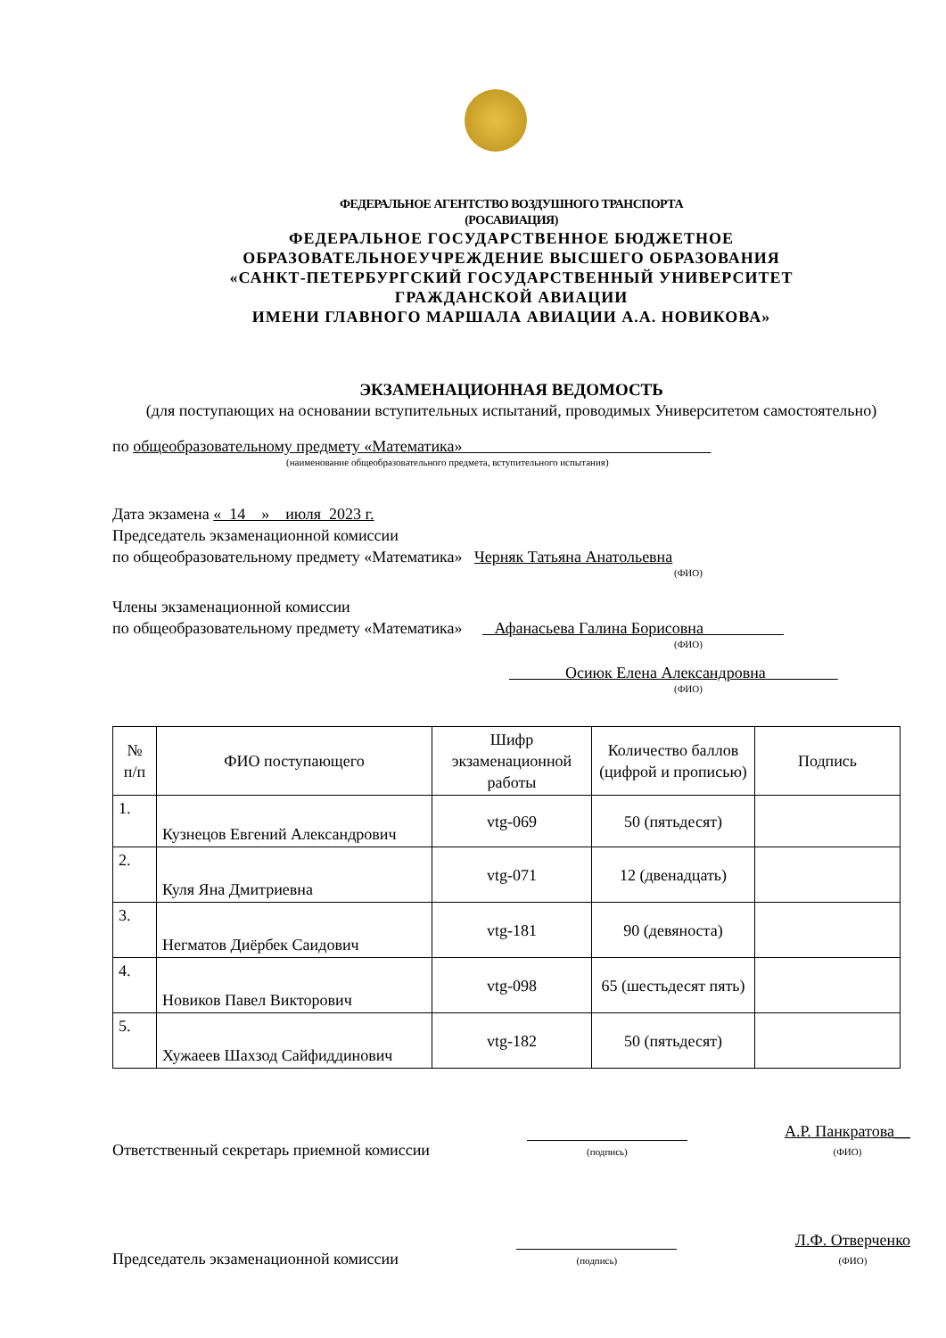ФЕДЕРАЛЬНОЕ АГЕНТСТВО ВОЗДУШНОГО ТРАНСПОРТА
(РОСАВИАЦИЯ)
ФЕДЕРАЛЬНОЕ ГОСУДАРСТВЕННОЕ БЮДЖЕТНОЕ
ОБРАЗОВАТЕЛЬНОЕУЧРЕЖДЕНИЕ ВЫСШЕГО ОБРАЗОВАНИЯ
«САНКТ-ПЕТЕРБУРГСКИЙ ГОСУДАРСТВЕННЫЙ УНИВЕРСИТЕТ
ГРАЖДАНСКОЙ АВИАЦИИ
ИМЕНИ ГЛАВНОГО МАРШАЛА АВИАЦИИ А.А. НОВИКОВА»
ЭКЗАМЕНАЦИОННАЯ ВЕДОМОСТЬ
(для поступающих на основании вступительных испытаний, проводимых Университетом самостоятельно)
по общеобразовательному предмету «Математика»
(наименование общеобразовательного предмета, вступительного испытания)
Дата экзамена « 14 » июля 2023 г.
Председатель экзаменационной комиссии
по общеобразовательному предмету «Математика» Черняк Татьяна Анатольевна
(ФИО)
Члены экзаменационной комиссии
по общеобразовательному предмету «Математика» Афанасьева Галина Борисовна
(ФИО)
Осиюк Елена Александровна
(ФИО)
| № п/п | ФИО поступающего | Шифр экзаменационной работы | Количество баллов (цифрой и прописью) | Подпись |
| --- | --- | --- | --- | --- |
| 1. | Кузнецов Евгений Александрович | vtg-069 | 50 (пятьдесят) | |
| 2. | Куля Яна Дмитриевна | vtg-071 | 12 (двенадцать) | |
| 3. | Негматов Диёрбек Саидович | vtg-181 | 90 (девяноста) | |
| 4. | Новиков Павел Викторович | vtg-098 | 65 (шестьдесят пять) | |
| 5. | Хужаеев Шахзод Сайфиддинович | vtg-182 | 50 (пятьдесят) | |
Ответственный секретарь приемной комиссии (подпись) А.Р. Панкратова__
(ФИО)
Председатель экзаменационной комиссии (подпись) Л.Ф. Отверченко
(ФИО)